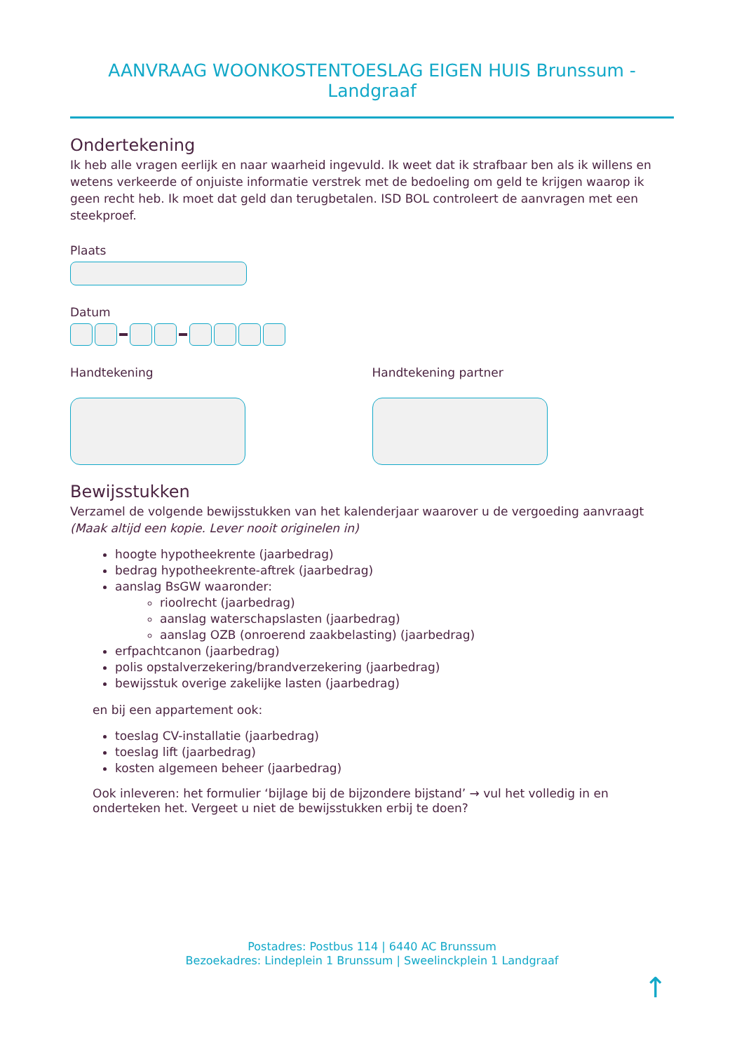AANVRAAG WOONKOSTENTOESLAG EIGEN HUIS Brunssum - Landgraaf
Ondertekening
Ik heb alle vragen eerlijk en naar waarheid ingevuld. Ik weet dat ik strafbaar ben als ik willens en wetens verkeerde of onjuiste informatie verstrek met de bedoeling om geld te krijgen waarop ik geen recht heb. Ik moet dat geld dan terugbetalen. ISD BOL controleert de aanvragen met een steekproef.
Plaats
Datum
Handtekening Handtekening partner
Bewijsstukken
Verzamel de volgende bewijsstukken van het kalenderjaar waarover u de vergoeding aanvraagt
(Maak altijd een kopie. Lever nooit originelen in)
hoogte hypotheekrente (jaarbedrag)
bedrag hypotheekrente-aftrek (jaarbedrag)
aanslag BsGW waaronder:
rioolrecht (jaarbedrag)
aanslag waterschapslasten (jaarbedrag)
aanslag OZB (onroerend zaakbelasting) (jaarbedrag)
erfpachtcanon (jaarbedrag)
polis opstalverzekering/brandverzekering (jaarbedrag)
bewijsstuk overige zakelijke lasten (jaarbedrag)
en bij een appartement ook:
toeslag CV-installatie (jaarbedrag)
toeslag lift (jaarbedrag)
kosten algemeen beheer (jaarbedrag)
Ook inleveren: het formulier ‘bijlage bij de bijzondere bijstand’ → vul het volledig in en onderteken het. Vergeet u niet de bewijsstukken erbij te doen?
Postadres: Postbus 114 | 6440 AC Brunssum
Bezoekadres: Lindeplein 1 Brunssum | Sweelinckplein 1 Landgraaf
↑